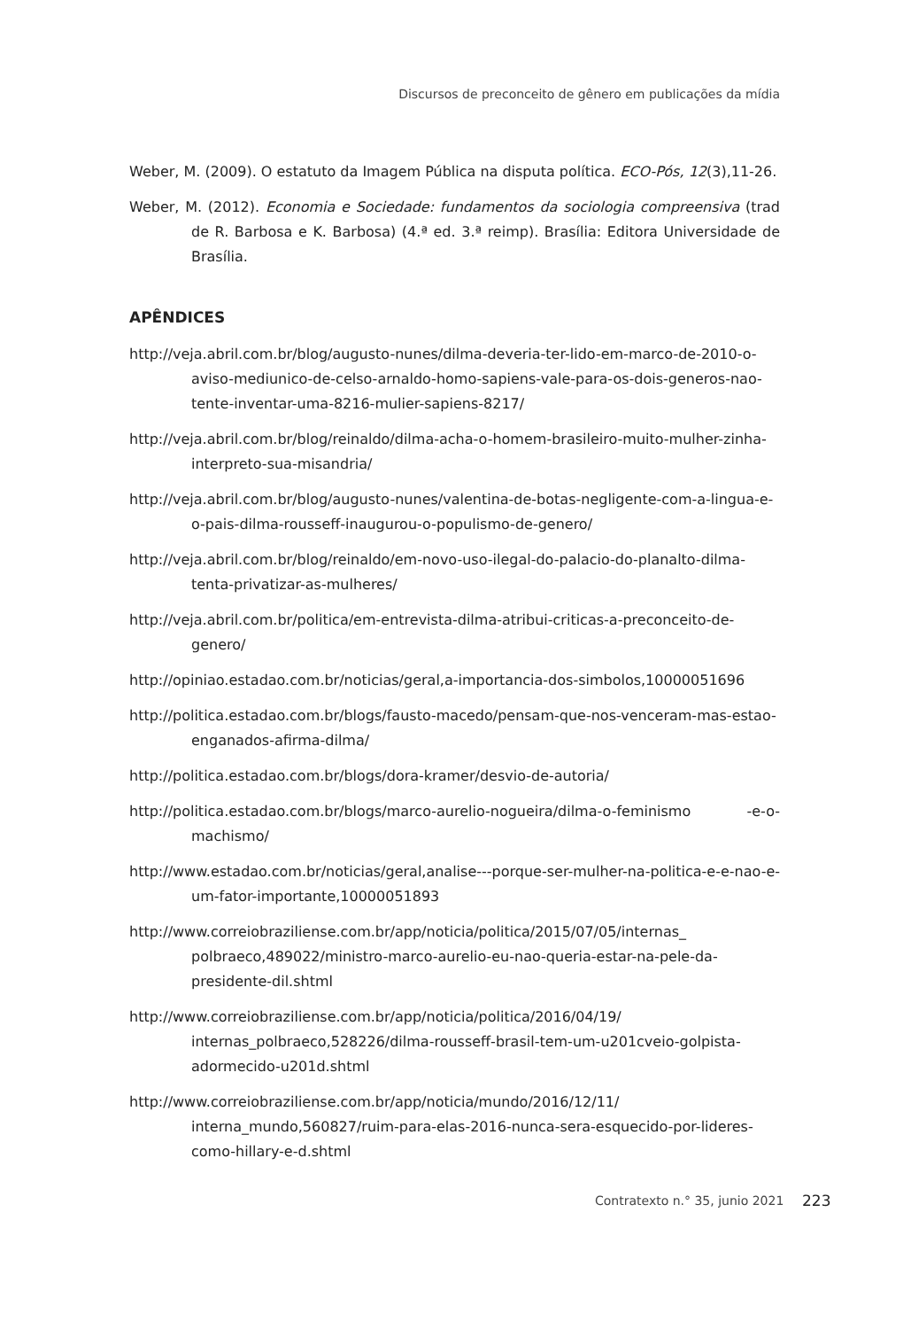Discursos de preconceito de gênero em publicações da mídia
Weber, M. (2009). O estatuto da Imagem Pública na disputa política. ECO-Pós, 12(3),11-26.
Weber, M. (2012). Economia e Sociedade: fundamentos da sociologia compreensiva (trad de R. Barbosa e K. Barbosa) (4.ª ed. 3.ª reimp). Brasília: Editora Universidade de Brasília.
APÊNDICES
http://veja.abril.com.br/blog/augusto-nunes/dilma-deveria-ter-lido-em-marco-de-2010-o-aviso-mediunico-de-celso-arnaldo-homo-sapiens-vale-para-os-dois-generos-nao-tente-inventar-uma-8216-mulier-sapiens-8217/
http://veja.abril.com.br/blog/reinaldo/dilma-acha-o-homem-brasileiro-muito-mulher-zinha-interpreto-sua-misandria/
http://veja.abril.com.br/blog/augusto-nunes/valentina-de-botas-negligente-com-a-lingua-e-o-pais-dilma-rousseff-inaugurou-o-populismo-de-genero/
http://veja.abril.com.br/blog/reinaldo/em-novo-uso-ilegal-do-palacio-do-planalto-dilma-tenta-privatizar-as-mulheres/
http://veja.abril.com.br/politica/em-entrevista-dilma-atribui-criticas-a-preconceito-de-genero/
http://opiniao.estadao.com.br/noticias/geral,a-importancia-dos-simbolos,10000051696
http://politica.estadao.com.br/blogs/fausto-macedo/pensam-que-nos-venceram-mas-estao-enganados-afirma-dilma/
http://politica.estadao.com.br/blogs/dora-kramer/desvio-de-autoria/
http://politica.estadao.com.br/blogs/marco-aurelio-nogueira/dilma-o-feminismo -e-o-machismo/
http://www.estadao.com.br/noticias/geral,analise---porque-ser-mulher-na-politica-e-e-nao-e-um-fator-importante,10000051893
http://www.correiobraziliense.com.br/app/noticia/politica/2015/07/05/internas_ polbraeco,489022/ministro-marco-aurelio-eu-nao-queria-estar-na-pele-da-presidente-dil.shtml
http://www.correiobraziliense.com.br/app/noticia/politica/2016/04/19/ internas_polbraeco,528226/dilma-rousseff-brasil-tem-um-u201cveio-golpista- adormecido-u201d.shtml
http://www.correiobraziliense.com.br/app/noticia/mundo/2016/12/11/ interna_mundo,560827/ruim-para-elas-2016-nunca-sera-esquecido-por-lideres-como-hillary-e-d.shtml
Contratexto n.° 35, junio 2021 223